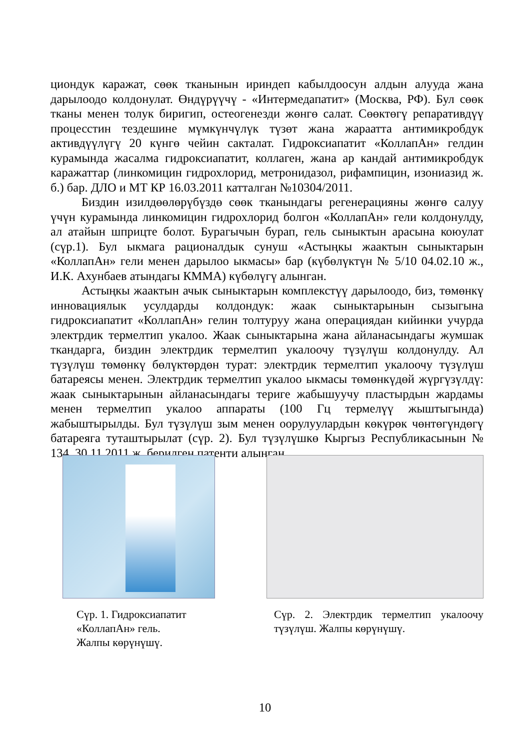циондук каражат, сөөк тканынын ириндеп кабылдоосун алдын алууда жана дарылоодо колдонулат. Өндүрүүчү - «Интермедапатит» (Москва, РФ). Бул сөөк тканы менен толук биригип, остеогенезди жөнгө салат. Сөөктөгү репаративдүү процесстин тездешине мүмкүнчүлүк түзөт жана жараатта антимикробдук активдүүлүгү 20 күнгө чейин сакталат. Гидроксиапатит «КоллапАн» гелдин курамында жасалма гидроксиапатит, коллаген, жана ар кандай антимикробдук каражаттар (линкомицин гидрохлорид, метронидазол, рифампицин, изониазид ж. б.) бар. ДЛО и МТ КР 16.03.2011 катталган №10304/2011.
Биздин изилдөөлөрүбүздө сөөк тканындагы регенерацияны жөнгө салуу үчүн курамында линкомицин гидрохлорид болгон «КоллапАн» гели колдонулду, ал атайын шприцте болот. Бурагычын бурап, гель сыныктын арасына коюулат (сүр.1). Бул ыкмага рационалдык сунуш «Астыңкы жаактын сыныктарын «КоллапАн» гели менен дарылоо ыкмасы» бар (күбөлүктүн № 5/10 04.02.10 ж., И.К. Ахунбаев атындагы КММА) күбөлүгү алынган.
Астыңкы жаактын ачык сыныктарын комплекстүү дарылоодо, биз, төмөнкү инновациялык усулдарды колдондук: жаак сыныктарынын сызыгына гидроксиапатит «КоллапАн» гелин толтуруу жана операциядан кийинки учурда электрдик термелтип укалоо. Жаак сыныктарына жана айланасындагы жумшак ткандарга, биздин электрдик термелтип укалоочу түзүлүш колдонулду. Ал түзүлүш төмөнкү бөлүктөрдөн турат: электрдик термелтип укалоочу түзүлүш батареясы менен. Электрдик термелтип укалоо ыкмасы төмөнкүдөй жүргүзүлдү: жаак сыныктарынын айланасындагы териге жабышуучу пластырдын жардамы менен термелтип укалоо аппараты (100 Гц термелүү жыштыгында) жабыштырылды. Бул түзүлүш зым менен оорулуулардын көкүрөк чөнтөгүндөгү батареяга туташтырылат (сүр. 2). Бул түзүлүшкө Кыргыз Республикасынын № 134, 30.11.2011 ж. берилген патенти алынган.
Сүр. 1. Гидроксиапатит
«КоллапАн» гель.
Жалпы көрүнүшү.
Сүр. 2. Электрдик термелтип укалоочу түзүлүш. Жалпы көрүнүшү.
10